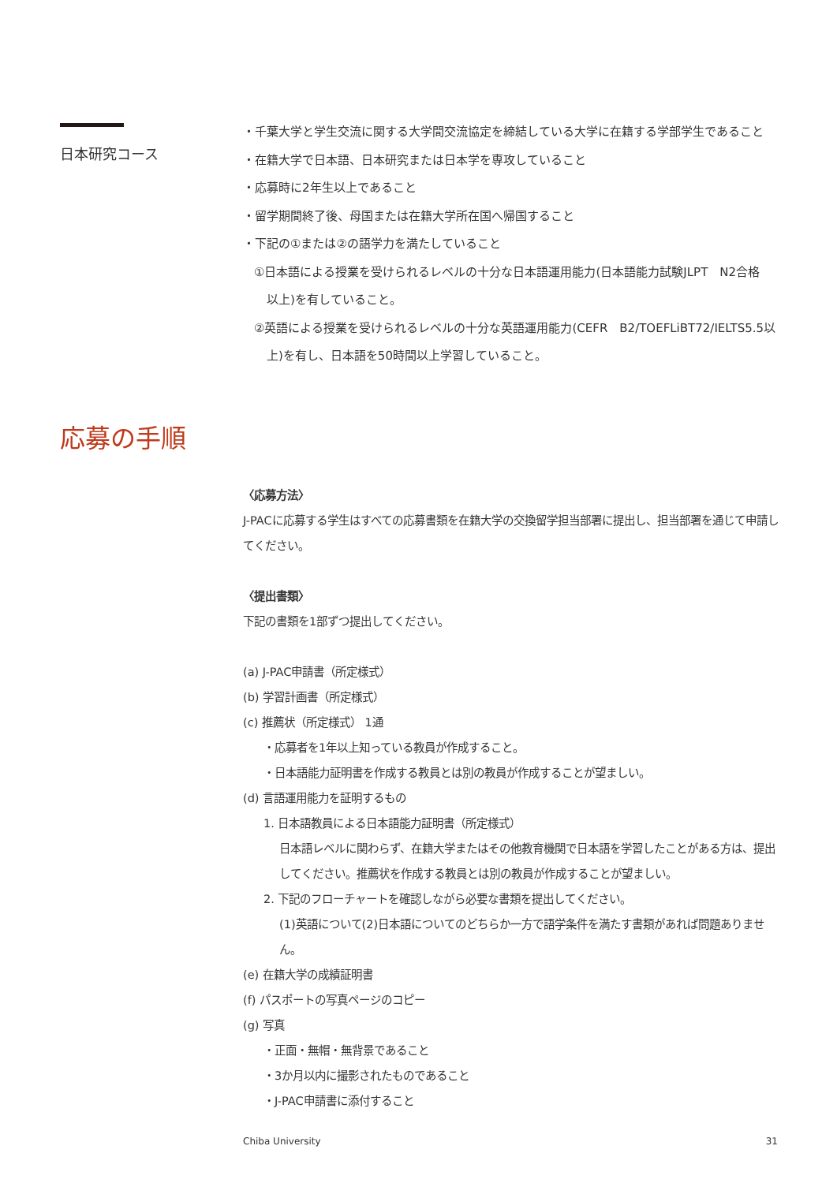日本研究コース
・千葉大学と学生交流に関する大学間交流協定を締結している大学に在籍する学部学生であること
・在籍大学で日本語、日本研究または日本学を専攻していること
・応募時に2年生以上であること
・留学期間終了後、母国または在籍大学所在国へ帰国すること
・下記の①または②の語学力を満たしていること
①日本語による授業を受けられるレベルの十分な日本語運用能力(日本語能力試験JLPT　N2合格
以上)を有していること。
②英語による授業を受けられるレベルの十分な英語運用能力(CEFR　B2/TOEFLiBT72/IELTS5.5以
上)を有し、日本語を50時間以上学習していること。
応募の手順
〈応募方法〉
J-PACに応募する学生はすべての応募書類を在籍大学の交換留学担当部署に提出し、担当部署を通じて申請してください。
〈提出書類〉
下記の書類を1部ずつ提出してください。
(a) J-PAC申請書（所定様式）
(b) 学習計画書（所定様式）
(c) 推薦状（所定様式） 1通
・応募者を1年以上知っている教員が作成すること。
・日本語能力証明書を作成する教員とは別の教員が作成することが望ましい。
(d) 言語運用能力を証明するもの
1. 日本語教員による日本語能力証明書（所定様式）
日本語レベルに関わらず、在籍大学またはその他教育機関で日本語を学習したことがある方は、提出してください。推薦状を作成する教員とは別の教員が作成することが望ましい。
2. 下記のフローチャートを確認しながら必要な書類を提出してください。
(1)英語について(2)日本語についてのどちらか一方で語学条件を満たす書類があれば問題ありません。
(e) 在籍大学の成績証明書
(f) パスポートの写真ページのコピー
(g) 写真
・正面・無帽・無背景であること
・3か月以内に撮影されたものであること
・J-PAC申請書に添付すること
Chiba University 31